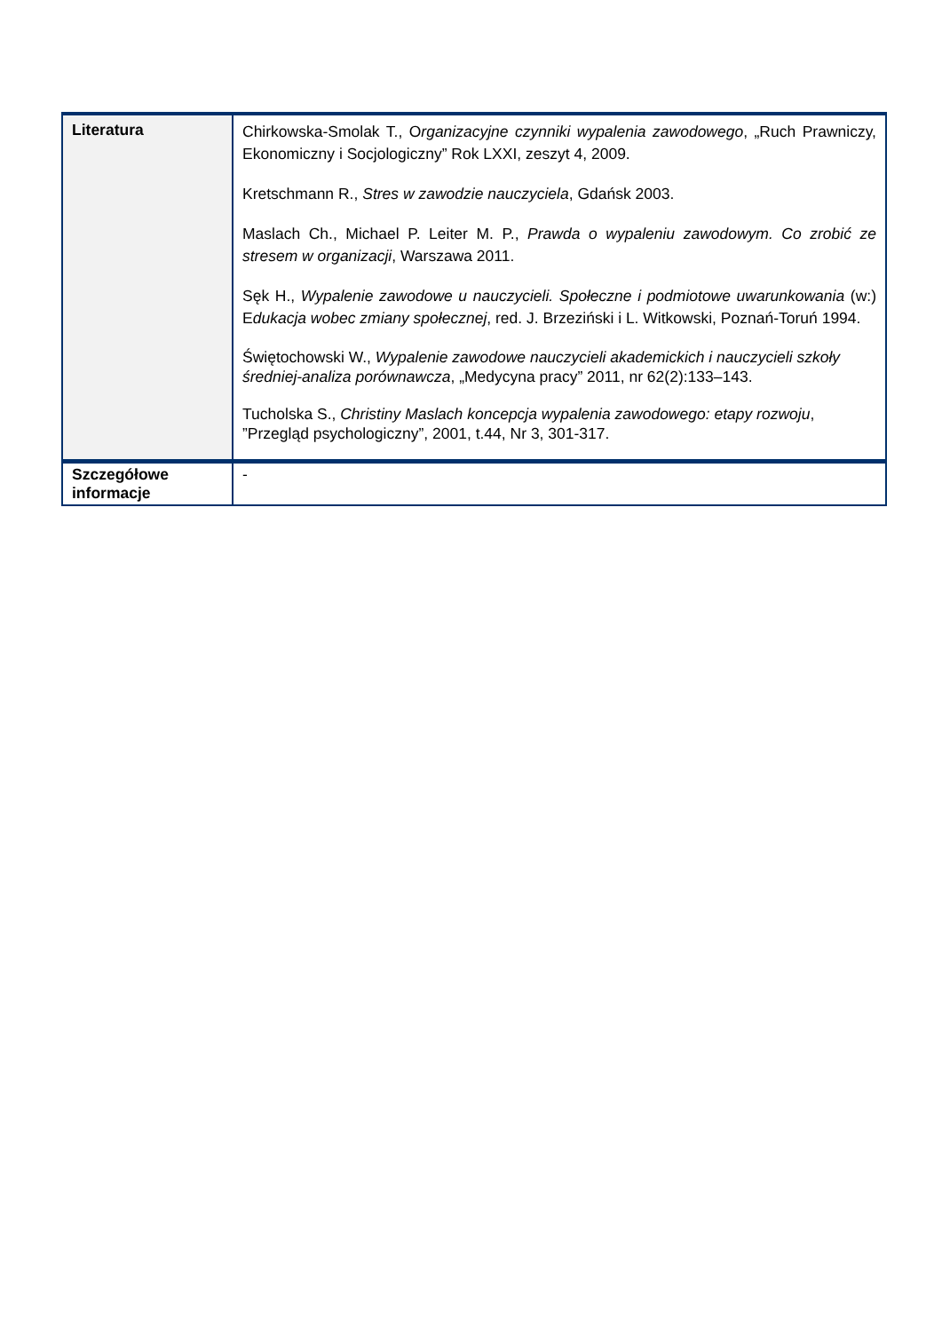| Literatura | Chirkowska-Smolak T., O rganizacyjne czynniki wypalenia zawodowego , „Ruch Prawniczy, Ekonomiczny i Socjologiczny” Rok LXXI, zeszyt 4, 2009. Kretschmann R., Stres w zawodzie nauczyciela , Gdańsk 2003. Maslach Ch., Michael P. Leiter M. P., Prawda o wypaleniu zawodowym. Co zrobić ze stresem w organizacji , Warszawa 2011. Sęk H., Wypalenie zawodowe u nauczycieli. Społeczne i podmiotowe uwarunkowania (w:) E dukacja wobec zmiany społecznej , red. J. Brzeziński i L. Witkowski, Poznań-Toruń 1994. Świętochowski W., Wypalenie zawodowe nauczycieli akademickich i nauczycieli szkoły średniej-analiza porównawcza , „Medycyna pracy” 2011, nr 62(2):133–143. Tucholska S., Christiny Maslach koncepcja wypalenia zawodowego: etapy rozwoju , ”Przegląd psychologiczny”, 2001, t.44, Nr 3, 301-317. |
| Szczegółowe informacje | - |